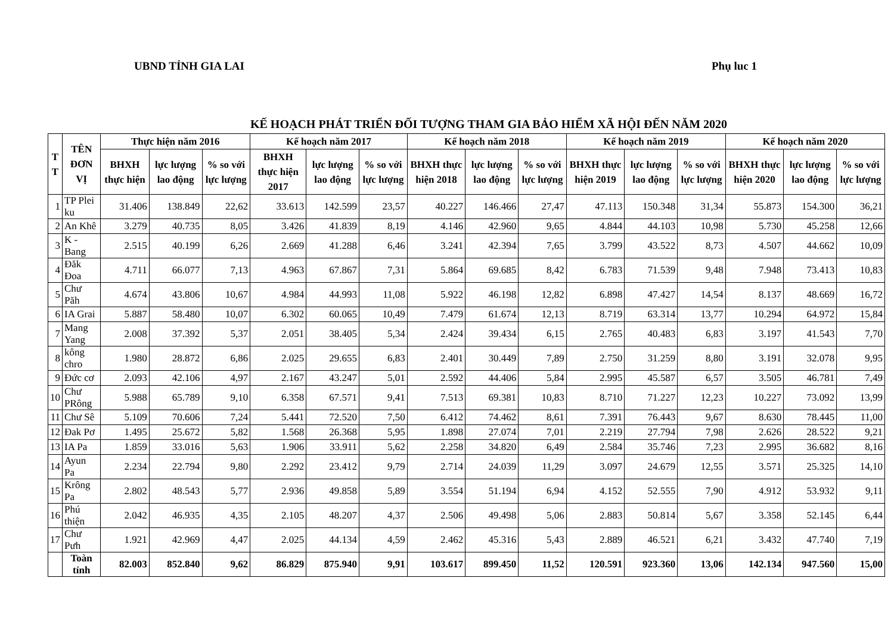UBND TỈNH GIA LAI Phụ luc 1
KẾ HOẠCH PHÁT TRIỂN ĐỐI TƯỢNG THAM GIA BẢO HIỂM XÃ HỘI ĐẾN NĂM 2020
| T T | TÊN ĐƠN VỊ | Thực hiện năm 2016 | | | Kế hoạch năm 2017 | | | Kế hoạch năm 2018 | | | Kế hoạch năm 2019 | | | Kế hoạch năm 2020 | | |
| --- | --- | --- | --- | --- | --- | --- | --- | --- | --- | --- | --- | --- | --- | --- | --- | --- |
| | | BHXH thực hiện | lực lượng lao động | % so với lực lượng | BHXH thực hiện 2017 | lực lượng lao động | % so với lực lượng | BHXH thực hiện 2018 | lực lượng lao động | % so với lực lượng | BHXH thực hiện 2019 | lực lượng lao động | % so với lực lượng | BHXH thực hiện 2020 | lực lượng lao động | % so với lực lượng |
| 1 | TP Plei ku | 31.406 | 138.849 | 22,62 | 33.613 | 142.599 | 23,57 | 40.227 | 146.466 | 27,47 | 47.113 | 150.348 | 31,34 | 55.873 | 154.300 | 36,21 |
| 2 | An Khê | 3.279 | 40.735 | 8,05 | 3.426 | 41.839 | 8,19 | 4.146 | 42.960 | 9,65 | 4.844 | 44.103 | 10,98 | 5.730 | 45.258 | 12,66 |
| 3 | K - Bang | 2.515 | 40.199 | 6,26 | 2.669 | 41.288 | 6,46 | 3.241 | 42.394 | 7,65 | 3.799 | 43.522 | 8,73 | 4.507 | 44.662 | 10,09 |
| 4 | Đăk Đoa | 4.711 | 66.077 | 7,13 | 4.963 | 67.867 | 7,31 | 5.864 | 69.685 | 8,42 | 6.783 | 71.539 | 9,48 | 7.948 | 73.413 | 10,83 |
| 5 | Chư Păh | 4.674 | 43.806 | 10,67 | 4.984 | 44.993 | 11,08 | 5.922 | 46.198 | 12,82 | 6.898 | 47.427 | 14,54 | 8.137 | 48.669 | 16,72 |
| 6 | IA Grai | 5.887 | 58.480 | 10,07 | 6.302 | 60.065 | 10,49 | 7.479 | 61.674 | 12,13 | 8.719 | 63.314 | 13,77 | 10.294 | 64.972 | 15,84 |
| 7 | Mang Yang | 2.008 | 37.392 | 5,37 | 2.051 | 38.405 | 5,34 | 2.424 | 39.434 | 6,15 | 2.765 | 40.483 | 6,83 | 3.197 | 41.543 | 7,70 |
| 8 | kông chro | 1.980 | 28.872 | 6,86 | 2.025 | 29.655 | 6,83 | 2.401 | 30.449 | 7,89 | 2.750 | 31.259 | 8,80 | 3.191 | 32.078 | 9,95 |
| 9 | Đức cơ | 2.093 | 42.106 | 4,97 | 2.167 | 43.247 | 5,01 | 2.592 | 44.406 | 5,84 | 2.995 | 45.587 | 6,57 | 3.505 | 46.781 | 7,49 |
| 10 | Chư PRông | 5.988 | 65.789 | 9,10 | 6.358 | 67.571 | 9,41 | 7.513 | 69.381 | 10,83 | 8.710 | 71.227 | 12,23 | 10.227 | 73.092 | 13,99 |
| 11 | Chư Sê | 5.109 | 70.606 | 7,24 | 5.441 | 72.520 | 7,50 | 6.412 | 74.462 | 8,61 | 7.391 | 76.443 | 9,67 | 8.630 | 78.445 | 11,00 |
| 12 | Đak Pơ | 1.495 | 25.672 | 5,82 | 1.568 | 26.368 | 5,95 | 1.898 | 27.074 | 7,01 | 2.219 | 27.794 | 7,98 | 2.626 | 28.522 | 9,21 |
| 13 | IA Pa | 1.859 | 33.016 | 5,63 | 1.906 | 33.911 | 5,62 | 2.258 | 34.820 | 6,49 | 2.584 | 35.746 | 7,23 | 2.995 | 36.682 | 8,16 |
| 14 | Ayun Pa | 2.234 | 22.794 | 9,80 | 2.292 | 23.412 | 9,79 | 2.714 | 24.039 | 11,29 | 3.097 | 24.679 | 12,55 | 3.571 | 25.325 | 14,10 |
| 15 | Krông Pa | 2.802 | 48.543 | 5,77 | 2.936 | 49.858 | 5,89 | 3.554 | 51.194 | 6,94 | 4.152 | 52.555 | 7,90 | 4.912 | 53.932 | 9,11 |
| 16 | Phú thiện | 2.042 | 46.935 | 4,35 | 2.105 | 48.207 | 4,37 | 2.506 | 49.498 | 5,06 | 2.883 | 50.814 | 5,67 | 3.358 | 52.145 | 6,44 |
| 17 | Chư Pưh | 1.921 | 42.969 | 4,47 | 2.025 | 44.134 | 4,59 | 2.462 | 45.316 | 5,43 | 2.889 | 46.521 | 6,21 | 3.432 | 47.740 | 7,19 |
| | Toàn tỉnh | 82.003 | 852.840 | 9,62 | 86.829 | 875.940 | 9,91 | 103.617 | 899.450 | 11,52 | 120.591 | 923.360 | 13,06 | 142.134 | 947.560 | 15,00 |